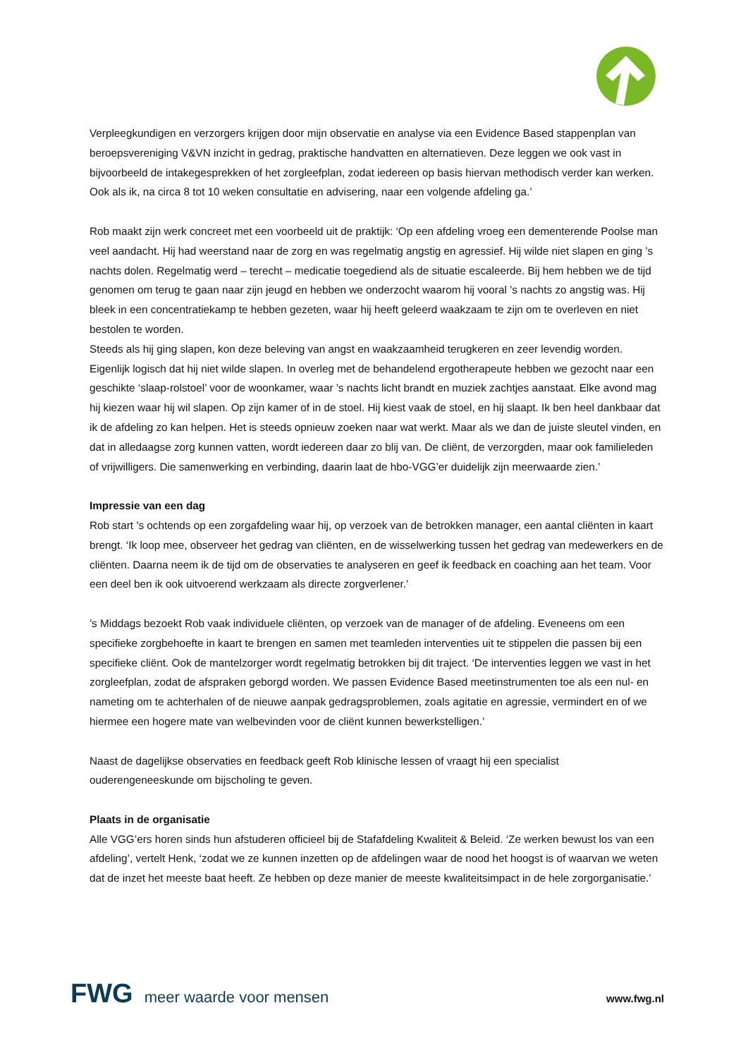Verpleegkundigen en verzorgers krijgen door mijn observatie en analyse via een Evidence Based stappenplan van beroepsvereniging V&VN inzicht in gedrag, praktische handvatten en alternatieven. Deze leggen we ook vast in bijvoorbeeld de intakegesprekken of het zorgleefplan, zodat iedereen op basis hiervan methodisch verder kan werken. Ook als ik, na circa 8 tot 10 weken consultatie en advisering, naar een volgende afdeling ga.’
Rob maakt zijn werk concreet met een voorbeeld uit de praktijk: ‘Op een afdeling vroeg een dementerende Poolse man veel aandacht. Hij had weerstand naar de zorg en was regelmatig angstig en agressief. Hij wilde niet slapen en ging ’s nachts dolen. Regelmatig werd – terecht – medicatie toegediend als de situatie escaleerde. Bij hem hebben we de tijd genomen om terug te gaan naar zijn jeugd en hebben we onderzocht waarom hij vooral ’s nachts zo angstig was. Hij bleek in een concentratiekamp te hebben gezeten, waar hij heeft geleerd waakzaam te zijn om te overleven en niet bestolen te worden.
Steeds als hij ging slapen, kon deze beleving van angst en waakzaamheid terugkeren en zeer levendig worden. Eigenlijk logisch dat hij niet wilde slapen. In overleg met de behandelend ergotherapeute hebben we gezocht naar een geschikte ‘slaap-rolstoel’ voor de woonkamer, waar ’s nachts licht brandt en muziek zachtjes aanstaat. Elke avond mag hij kiezen waar hij wil slapen. Op zijn kamer of in de stoel. Hij kiest vaak de stoel, en hij slaapt. Ik ben heel dankbaar dat ik de afdeling zo kan helpen. Het is steeds opnieuw zoeken naar wat werkt. Maar als we dan de juiste sleutel vinden, en dat in alledaagse zorg kunnen vatten, wordt iedereen daar zo blij van. De cliënt, de verzorgden, maar ook familieleden of vrijwilligers. Die samenwerking en verbinding, daarin laat de hbo-VGG’er duidelijk zijn meerwaarde zien.’
Impressie van een dag
Rob start ’s ochtends op een zorgafdeling waar hij, op verzoek van de betrokken manager, een aantal cliënten in kaart brengt. ‘Ik loop mee, observeer het gedrag van cliënten, en de wisselwerking tussen het gedrag van medewerkers en de cliënten. Daarna neem ik de tijd om de observaties te analyseren en geef ik feedback en coaching aan het team. Voor een deel ben ik ook uitvoerend werkzaam als directe zorgverlener.’
’s Middags bezoekt Rob vaak individuele cliënten, op verzoek van de manager of de afdeling. Eveneens om een specifieke zorgbehoefte in kaart te brengen en samen met teamleden interventies uit te stippelen die passen bij een specifieke cliënt. Ook de mantelzorger wordt regelmatig betrokken bij dit traject. ‘De interventies leggen we vast in het zorgleefplan, zodat de afspraken geborgd worden. We passen Evidence Based meetinstrumenten toe als een nul- en nameting om te achterhalen of de nieuwe aanpak gedragsproblemen, zoals agitatie en agressie, vermindert en of we hiermee een hogere mate van welbevinden voor de cliënt kunnen bewerkstelligen.’
Naast de dagelijkse observaties en feedback geeft Rob klinische lessen of vraagt hij een specialist ouderengeneeskunde om bijscholing te geven.
Plaats in de organisatie
Alle VGG’ers horen sinds hun afstuderen officieel bij de Stafafdeling Kwaliteit & Beleid. ‘Ze werken bewust los van een afdeling’, vertelt Henk, ‘zodat we ze kunnen inzetten op de afdelingen waar de nood het hoogst is of waarvan we weten dat de inzet het meeste baat heeft. Ze hebben op deze manier de meeste kwaliteitsimpact in de hele zorgorganisatie.’
FWG meer waarde voor mensen
www.fwg.nl